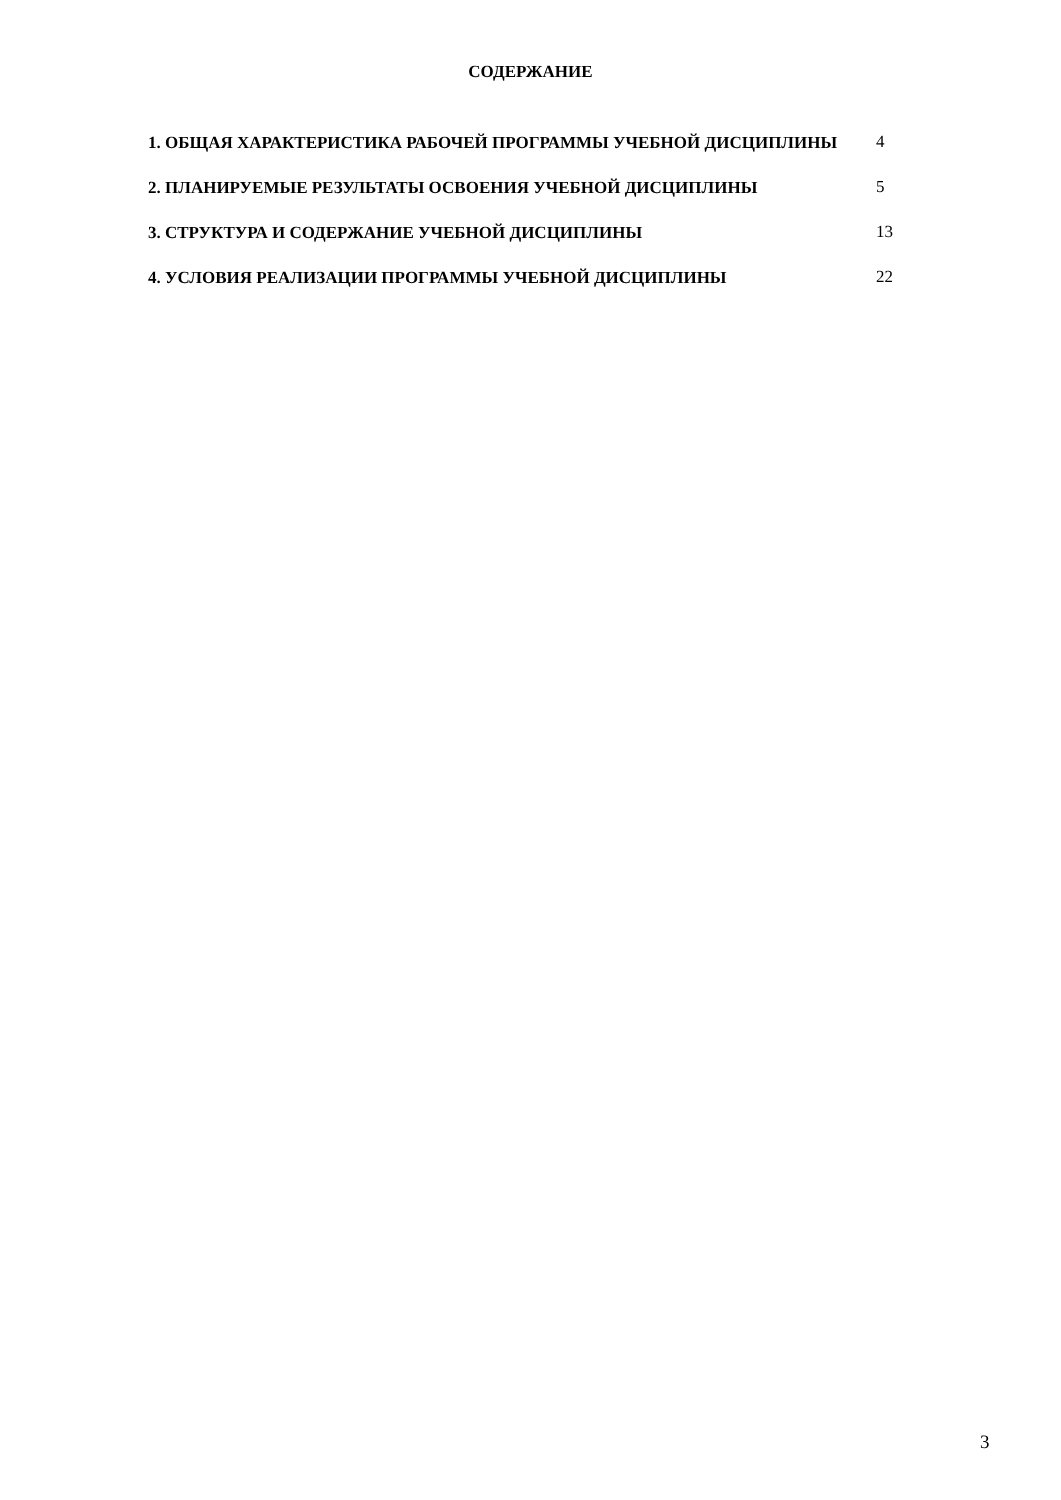СОДЕРЖАНИЕ
| 1. ОБЩАЯ ХАРАКТЕРИСТИКА РАБОЧЕЙ ПРОГРАММЫ УЧЕБНОЙ ДИСЦИПЛИНЫ | 4 |
| 2. ПЛАНИРУЕМЫЕ РЕЗУЛЬТАТЫ ОСВОЕНИЯ УЧЕБНОЙ ДИСЦИПЛИНЫ | 5 |
| 3. СТРУКТУРА И СОДЕРЖАНИЕ УЧЕБНОЙ ДИСЦИПЛИНЫ | 13 |
| 4. УСЛОВИЯ РЕАЛИЗАЦИИ ПРОГРАММЫ УЧЕБНОЙ ДИСЦИПЛИНЫ | 22 |
3